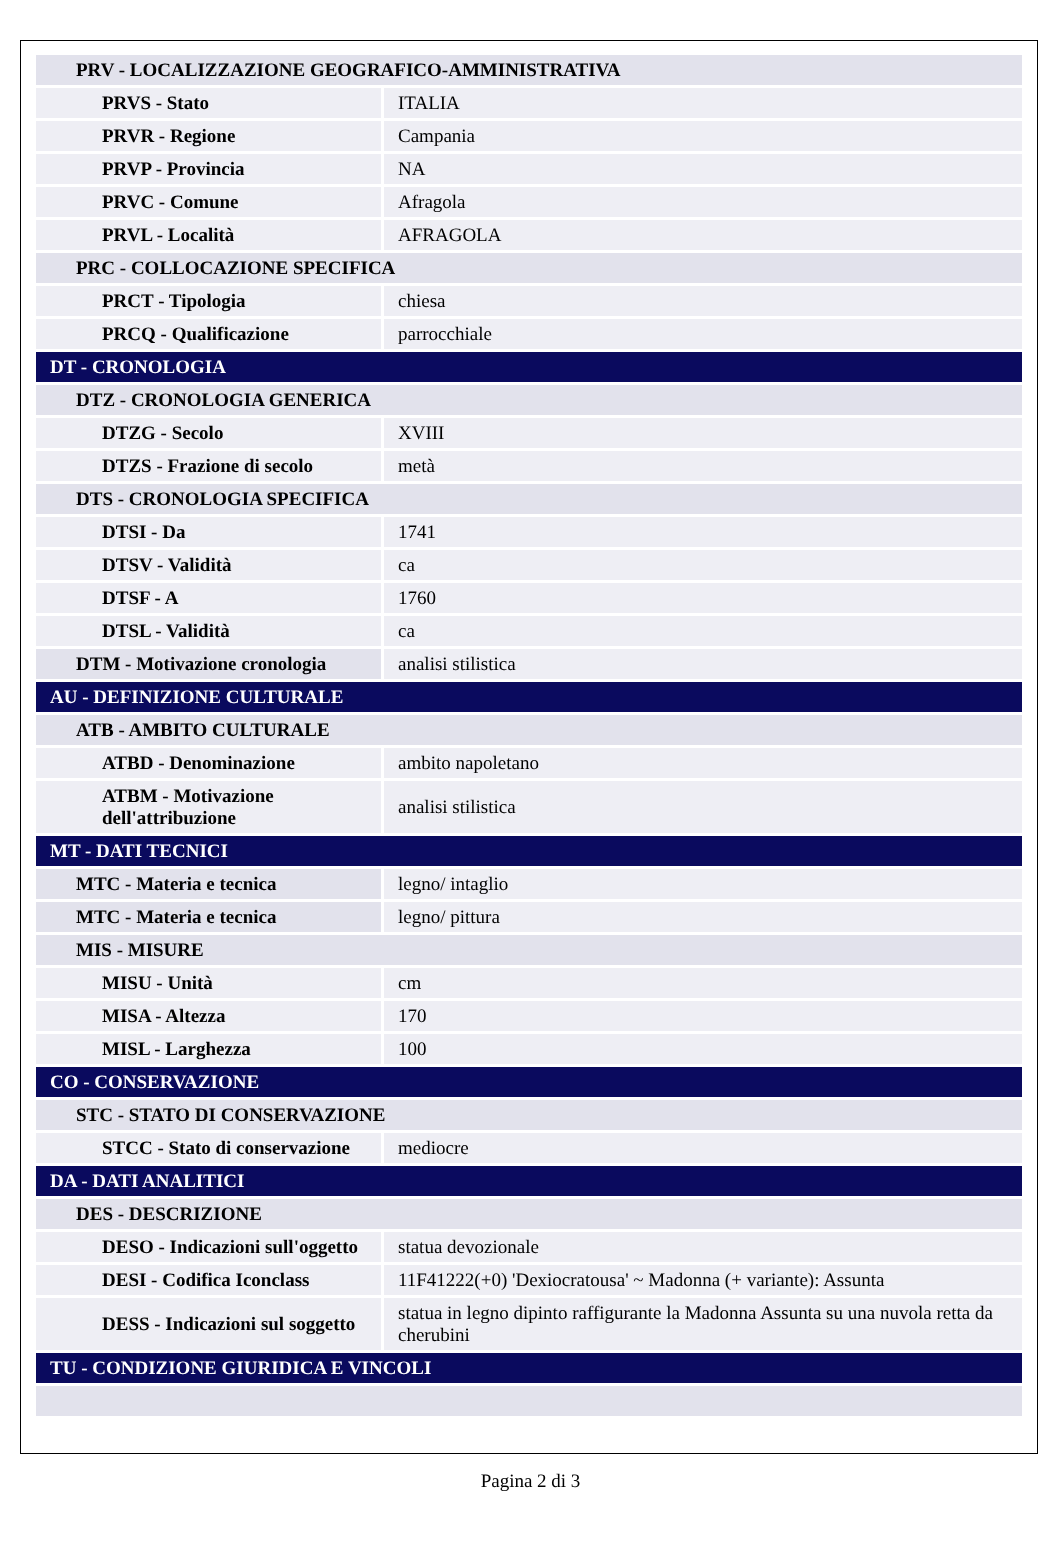| PRV - LOCALIZZAZIONE GEOGRAFICO-AMMINISTRATIVA | |
| PRVS - Stato | ITALIA |
| PRVR - Regione | Campania |
| PRVP - Provincia | NA |
| PRVC - Comune | Afragola |
| PRVL - Località | AFRAGOLA |
| PRC - COLLOCAZIONE SPECIFICA | |
| PRCT - Tipologia | chiesa |
| PRCQ - Qualificazione | parrocchiale |
| DT - CRONOLOGIA | |
| DTZ - CRONOLOGIA GENERICA | |
| DTZG - Secolo | XVIII |
| DTZS - Frazione di secolo | metà |
| DTS - CRONOLOGIA SPECIFICA | |
| DTSI - Da | 1741 |
| DTSV - Validità | ca |
| DTSF - A | 1760 |
| DTSL - Validità | ca |
| DTM - Motivazione cronologia | analisi stilistica |
| AU - DEFINIZIONE CULTURALE | |
| ATB - AMBITO CULTURALE | |
| ATBD - Denominazione | ambito napoletano |
| ATBM - Motivazione dell'attribuzione | analisi stilistica |
| MT - DATI TECNICI | |
| MTC - Materia e tecnica | legno/ intaglio |
| MTC - Materia e tecnica | legno/ pittura |
| MIS - MISURE | |
| MISU - Unità | cm |
| MISA - Altezza | 170 |
| MISL - Larghezza | 100 |
| CO - CONSERVAZIONE | |
| STC - STATO DI CONSERVAZIONE | |
| STCC - Stato di conservazione | mediocre |
| DA - DATI ANALITICI | |
| DES - DESCRIZIONE | |
| DESO - Indicazioni sull'oggetto | statua devozionale |
| DESI - Codifica Iconclass | 11F41222(+0) 'Dexiocratousa' ~ Madonna (+ variante): Assunta |
| DESS - Indicazioni sul soggetto | statua in legno dipinto raffigurante la Madonna Assunta su una nuvola retta da cherubini |
| TU - CONDIZIONE GIURIDICA E VINCOLI | |
Pagina 2 di 3